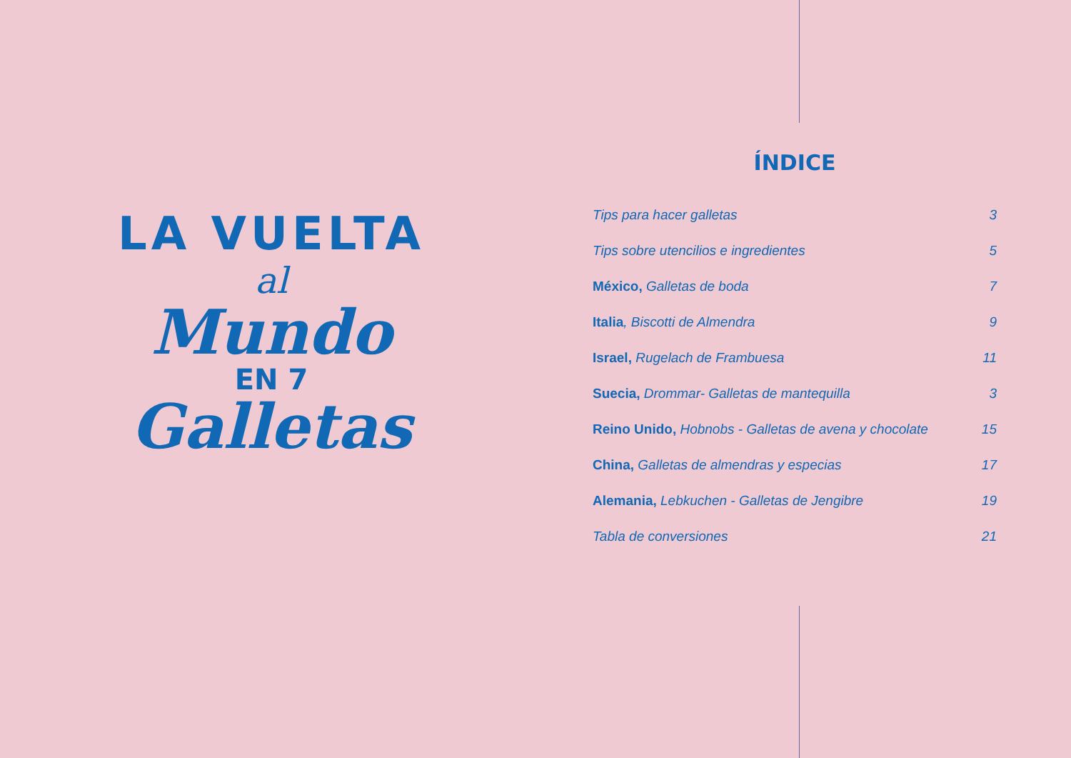LA VUELTA
al
Mundo
EN 7
Galletas
ÍNDICE
Tips para hacer galletas 3
Tips sobre utencilios e ingredientes 5
México, Galletas de boda 7
Italia, Biscotti de Almendra 9
Israel, Rugelach de Frambuesa 11
Suecia, Drommar- Galletas de mantequilla 3
Reino Unido, Hobnobs - Galletas de avena y chocolate 15
China, Galletas de almendras y especias 17
Alemania, Lebkuchen - Galletas de Jengibre 19
Tabla de conversiones 21